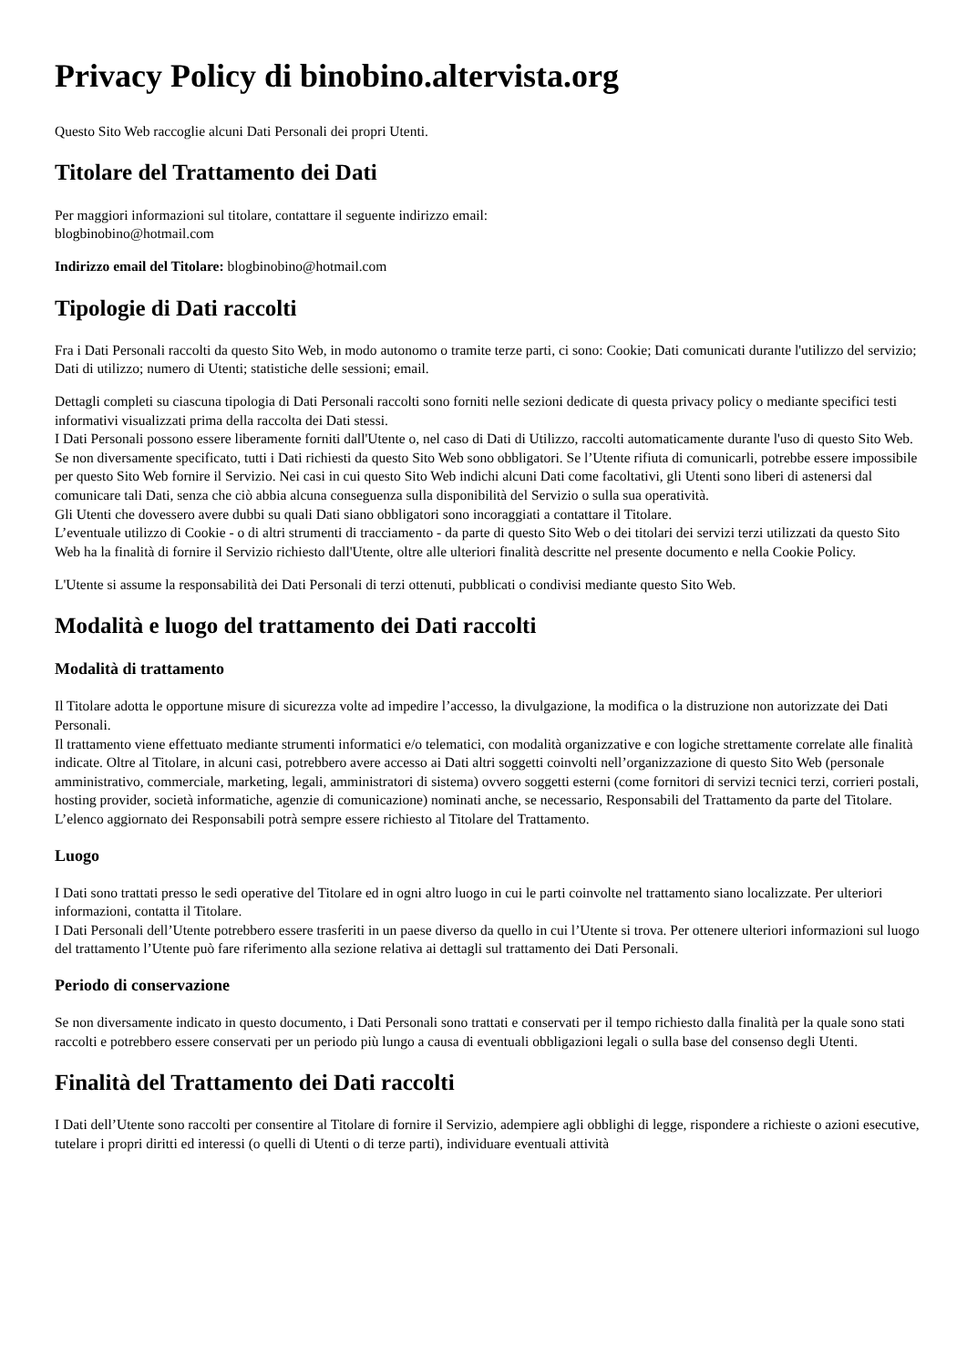Privacy Policy di binobino.altervista.org
Questo Sito Web raccoglie alcuni Dati Personali dei propri Utenti.
Titolare del Trattamento dei Dati
Per maggiori informazioni sul titolare, contattare il seguente indirizzo email:
blogbinobino@hotmail.com
Indirizzo email del Titolare: blogbinobino@hotmail.com
Tipologie di Dati raccolti
Fra i Dati Personali raccolti da questo Sito Web, in modo autonomo o tramite terze parti, ci sono: Cookie; Dati comunicati durante l'utilizzo del servizio; Dati di utilizzo; numero di Utenti; statistiche delle sessioni; email.
Dettagli completi su ciascuna tipologia di Dati Personali raccolti sono forniti nelle sezioni dedicate di questa privacy policy o mediante specifici testi informativi visualizzati prima della raccolta dei Dati stessi.
I Dati Personali possono essere liberamente forniti dall'Utente o, nel caso di Dati di Utilizzo, raccolti automaticamente durante l'uso di questo Sito Web.
Se non diversamente specificato, tutti i Dati richiesti da questo Sito Web sono obbligatori. Se l’Utente rifiuta di comunicarli, potrebbe essere impossibile per questo Sito Web fornire il Servizio. Nei casi in cui questo Sito Web indichi alcuni Dati come facoltativi, gli Utenti sono liberi di astenersi dal comunicare tali Dati, senza che ciò abbia alcuna conseguenza sulla disponibilità del Servizio o sulla sua operatività.
Gli Utenti che dovessero avere dubbi su quali Dati siano obbligatori sono incoraggiati a contattare il Titolare.
L’eventuale utilizzo di Cookie - o di altri strumenti di tracciamento - da parte di questo Sito Web o dei titolari dei servizi terzi utilizzati da questo Sito Web ha la finalità di fornire il Servizio richiesto dall'Utente, oltre alle ulteriori finalità descritte nel presente documento e nella Cookie Policy.
L'Utente si assume la responsabilità dei Dati Personali di terzi ottenuti, pubblicati o condivisi mediante questo Sito Web.
Modalità e luogo del trattamento dei Dati raccolti
Modalità di trattamento
Il Titolare adotta le opportune misure di sicurezza volte ad impedire l’accesso, la divulgazione, la modifica o la distruzione non autorizzate dei Dati Personali.
Il trattamento viene effettuato mediante strumenti informatici e/o telematici, con modalità organizzative e con logiche strettamente correlate alle finalità indicate. Oltre al Titolare, in alcuni casi, potrebbero avere accesso ai Dati altri soggetti coinvolti nell’organizzazione di questo Sito Web (personale amministrativo, commerciale, marketing, legali, amministratori di sistema) ovvero soggetti esterni (come fornitori di servizi tecnici terzi, corrieri postali, hosting provider, società informatiche, agenzie di comunicazione) nominati anche, se necessario, Responsabili del Trattamento da parte del Titolare. L’elenco aggiornato dei Responsabili potrà sempre essere richiesto al Titolare del Trattamento.
Luogo
I Dati sono trattati presso le sedi operative del Titolare ed in ogni altro luogo in cui le parti coinvolte nel trattamento siano localizzate. Per ulteriori informazioni, contatta il Titolare.
I Dati Personali dell’Utente potrebbero essere trasferiti in un paese diverso da quello in cui l’Utente si trova. Per ottenere ulteriori informazioni sul luogo del trattamento l’Utente può fare riferimento alla sezione relativa ai dettagli sul trattamento dei Dati Personali.
Periodo di conservazione
Se non diversamente indicato in questo documento, i Dati Personali sono trattati e conservati per il tempo richiesto dalla finalità per la quale sono stati raccolti e potrebbero essere conservati per un periodo più lungo a causa di eventuali obbligazioni legali o sulla base del consenso degli Utenti.
Finalità del Trattamento dei Dati raccolti
I Dati dell’Utente sono raccolti per consentire al Titolare di fornire il Servizio, adempiere agli obblighi di legge, rispondere a richieste o azioni esecutive, tutelare i propri diritti ed interessi (o quelli di Utenti o di terze parti), individuare eventuali attività